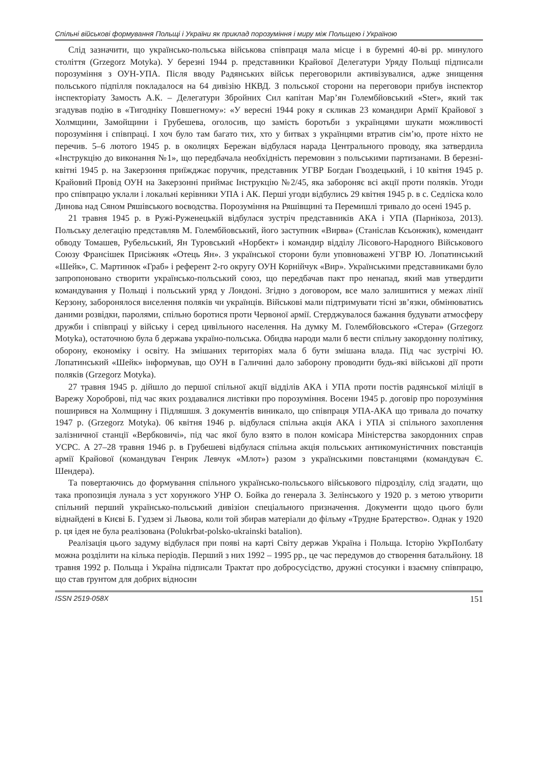Спільні військові формування Польщі і України як приклад порозуміння і миру між Польщею і Україною
Слід зазначити, що українсько-польська військова співпраця мала місце і в буремні 40-ві рр. минулого століття (Grzegorz Motyka). У березні 1944 р. представники Крайової Делегатури Уряду Польщі підписали порозуміння з ОУН-УПА. Після вводу Радянських військ переговорили активізувалися, адже знищення польського підпілля покладалося на 64 дивізію НКВД. З польської сторони на переговори прибув інспектор інспекторіату Замость А.К. – Делегатури Збройних Сил капітан Мар’ян Голембйовський «Ster», який так згадував подію в «Тигоднiку Повшегному»: «У вересні 1944 року я скликав 23 командири Армії Крайової з Холмщини, Замойщини і Грубешева, оголосив, що замість боротьби з українцями шукати можливості порозуміння і співпраці. І хоч було там багато тих, хто у битвах з українцями втратив сім’ю, проте ніхто не перечив. 5–6 лютого 1945 р. в околицях Бережан відбулася нарада Центрального проводу, яка затвердила «Інструкцію до виконання №1», що передбачала необхідність перемовин з польськими партизанами. В березні-квітні 1945 р. на Закерзоння приїжджає поручик, представник УГВР Богдан Гвоздецький, і 10 квітня 1945 р. Крайовий Провід ОУН на Закерзонні приймає Інструкцію №2/45, яка забороняє всі акції проти поляків. Угоди про співпрацю уклали і локальні керівники УПА і АК. Перші угоди відбулись 29 квітня 1945 р. в с. Седліска коло Динова над Сяном Ряшівського воєводства. Порозуміння на Ряшівщині та Перемишлі тривало до осені 1945 р.
21 травня 1945 р. в Ружі-Руженецькій відбулася зустріч представників АКА і УПА (Парнікоза, 2013). Польську делегацію представляв М. Голембйовський, його заступник «Вирва» (Станіслав Ксьонжик), комендант обводу Томашев, Рубельський, Ян Туровський «Норбект» і командир відділу Лісового-Народного Військового Союзу Франсішек Присіжняк «Отець Ян». З української сторони були уповноважені УГВР Ю. Лопатинський «Шейк», С. Мартинюк «Граб» і референт 2-го округу ОУН Корнійчук «Вир». Українськими представниками було запропоновано створити українсько-польський союз, що передбачав пакт про ненапад, який мав утвердити командування у Польщі і польський уряд у Лондоні. Згідно з договором, все мало залишитися у межах лінії Керзону, заборонялося виселення поляків чи українців. Військові мали підтримувати тісні зв’язки, обмінюватись даними розвідки, паролями, спільно боротися проти Червоної армії. Стерджувалося бажання будувати атмосферу дружби і співпраці у війську і серед цивільного населення. На думку М. Голембйовського «Стера» (Grzegorz Motyka), остаточною була б держава україно-польська. Обидва народи мали б вести спільну закордонну політику, оборону, економіку і освіту. На змішаних територіях мала б бути змішана влада. Під час зустрічі Ю. Лопатинський «Шейк» інформував, що ОУН в Галичині дало заборону проводити будь-які військові дії проти поляків (Grzegorz Motyka).
27 травня 1945 р. дійшло до першої спільної акції відділів АКА і УПА проти постів радянської міліції в Варежу Хороброві, під час яких роздавалися листівки про порозуміння. Восени 1945 р. договір про порозуміння поширився на Холмщину і Підляшшя. З документів виникало, що співпраця УПА-АКА що тривала до початку 1947 р. (Grzegorz Motyka). 06 квітня 1946 р. відбулася спільна акція АКА і УПА зі спільного захоплення залізничної станції «Вербковичі», під час якої було взято в полон комісара Міністерства закордонних справ УСРС. А 27–28 травня 1946 р. в Грубешеві відбулася спільна акція польських антикомуністичних повстанців армії Крайової (командувач Генрик Левчук «Млот») разом з українськими повстанцями (командувач Є. Шендера).
Та повертаючись до формування спільного українсько-польського військового підрозділу, слід згадати, що така пропозиція лунала з уст хорунжого УНР О. Бойка до генерала З. Зелінського у 1920 р. з метою утворити спільний перший українсько-польський дивізіон спеціального призначення. Документи щодо цього були віднайдені в Києві Б. Гудзем зі Львова, коли той збирав матеріали до фільму «Трудне Братерство». Однак у 1920 р. ця ідея не була реалізована (Polukrbat-polsko-ukrainski batalion).
Реалізація цього задуму відбулася при появі на карті Світу держав Україна і Польща. Історію УкрПолбату можна розділити на кілька періодів. Перший з них 1992 – 1995 рр., це час передумов до створення батальйону. 18 травня 1992 р. Польща і Україна підписали Трактат про добросусідство, дружні стосунки і взаємну співпрацю, що став ґрунтом для добрих відносин
ISSN 2519-058X 151